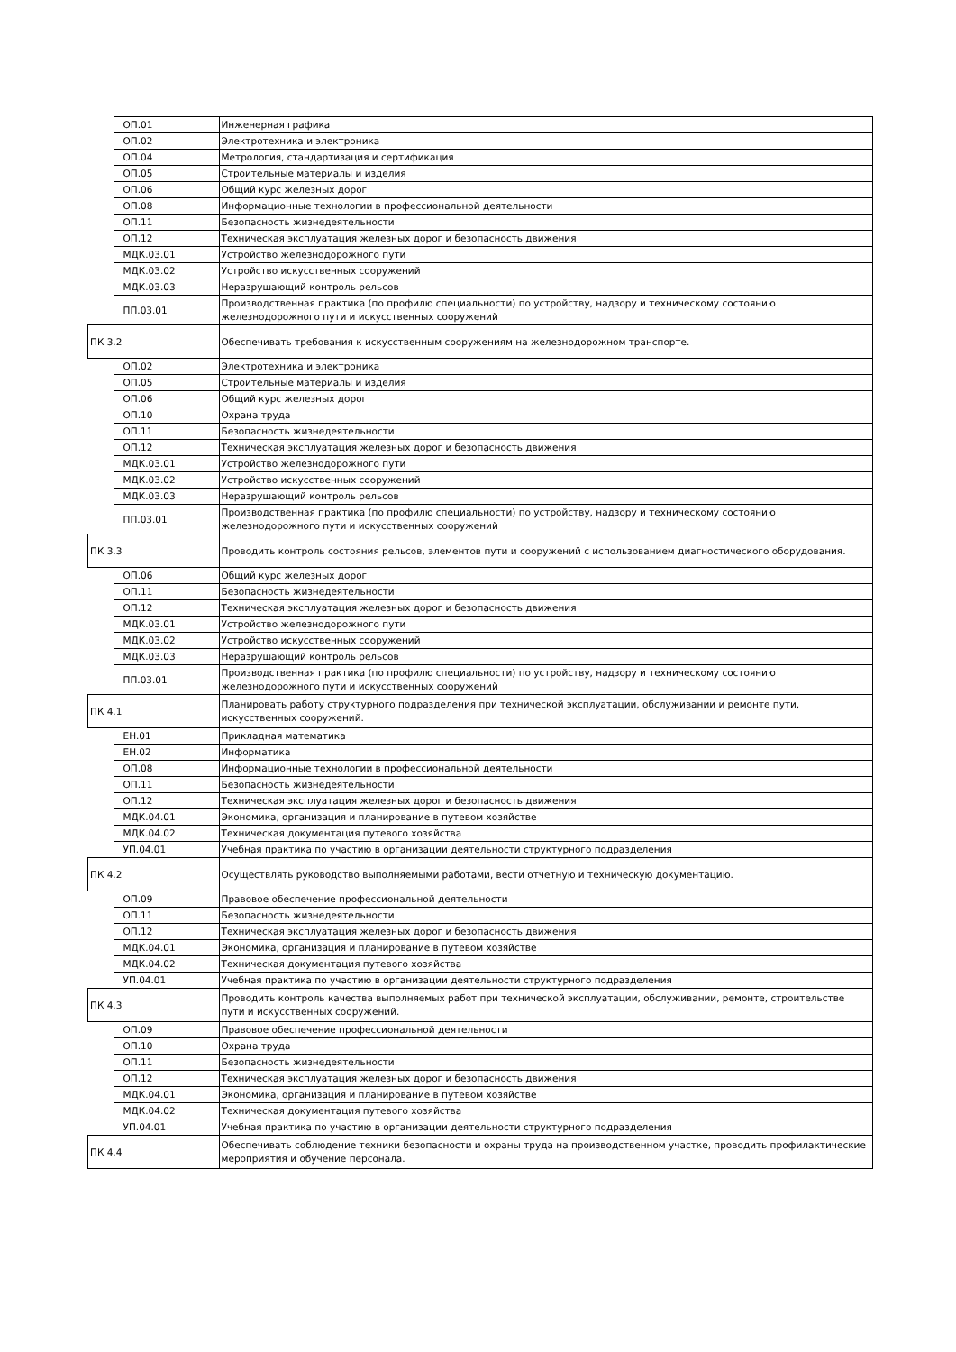| | ОП.01 | Инженерная графика |
| | ОП.02 | Электротехника и электроника |
| | ОП.04 | Метрология, стандартизация и сертификация |
| | ОП.05 | Строительные материалы и изделия |
| | ОП.06 | Общий курс железных дорог |
| | ОП.08 | Информационные технологии в профессиональной деятельности |
| | ОП.11 | Безопасность жизнедеятельности |
| | ОП.12 | Техническая эксплуатация железных дорог и безопасность движения |
| | МДК.03.01 | Устройство железнодорожного пути |
| | МДК.03.02 | Устройство искусственных сооружений |
| | МДК.03.03 | Неразрушающий контроль рельсов |
| | ПП.03.01 | Производственная практика (по профилю специальности) по устройству, надзору и техническому состоянию железнодорожного пути и искусственных сооружений |
| ПК 3.2 | | Обеспечивать требования к искусственным сооружениям на железнодорожном транспорте. |
| | ОП.02 | Электротехника и электроника |
| | ОП.05 | Строительные материалы и изделия |
| | ОП.06 | Общий курс железных дорог |
| | ОП.10 | Охрана труда |
| | ОП.11 | Безопасность жизнедеятельности |
| | ОП.12 | Техническая эксплуатация железных дорог и безопасность движения |
| | МДК.03.01 | Устройство железнодорожного пути |
| | МДК.03.02 | Устройство искусственных сооружений |
| | МДК.03.03 | Неразрушающий контроль рельсов |
| | ПП.03.01 | Производственная практика (по профилю специальности) по устройству, надзору и техническому состоянию железнодорожного пути и искусственных сооружений |
| ПК 3.3 | | Проводить контроль состояния рельсов, элементов пути и сооружений с использованием диагностического оборудования. |
| | ОП.06 | Общий курс железных дорог |
| | ОП.11 | Безопасность жизнедеятельности |
| | ОП.12 | Техническая эксплуатация железных дорог и безопасность движения |
| | МДК.03.01 | Устройство железнодорожного пути |
| | МДК.03.02 | Устройство искусственных сооружений |
| | МДК.03.03 | Неразрушающий контроль рельсов |
| | ПП.03.01 | Производственная практика (по профилю специальности) по устройству, надзору и техническому состоянию железнодорожного пути и искусственных сооружений |
| ПК 4.1 | | Планировать работу структурного подразделения при технической эксплуатации, обслуживании и ремонте пути, искусственных сооружений. |
| | ЕН.01 | Прикладная математика |
| | ЕН.02 | Информатика |
| | ОП.08 | Информационные технологии в профессиональной деятельности |
| | ОП.11 | Безопасность жизнедеятельности |
| | ОП.12 | Техническая эксплуатация железных дорог и безопасность движения |
| | МДК.04.01 | Экономика, организация и планирование в путевом хозяйстве |
| | МДК.04.02 | Техническая документация путевого хозяйства |
| | УП.04.01 | Учебная практика по участию в организации деятельности структурного подразделения |
| ПК 4.2 | | Осуществлять руководство выполняемыми работами, вести отчетную и техническую документацию. |
| | ОП.09 | Правовое обеспечение профессиональной деятельности |
| | ОП.11 | Безопасность жизнедеятельности |
| | ОП.12 | Техническая эксплуатация железных дорог и безопасность движения |
| | МДК.04.01 | Экономика, организация и планирование в путевом хозяйстве |
| | МДК.04.02 | Техническая документация путевого хозяйства |
| | УП.04.01 | Учебная практика по участию в организации деятельности структурного подразделения |
| ПК 4.3 | | Проводить контроль качества выполняемых работ при технической эксплуатации, обслуживании, ремонте, строительстве пути и искусственных сооружений. |
| | ОП.09 | Правовое обеспечение профессиональной деятельности |
| | ОП.10 | Охрана труда |
| | ОП.11 | Безопасность жизнедеятельности |
| | ОП.12 | Техническая эксплуатация железных дорог и безопасность движения |
| | МДК.04.01 | Экономика, организация и планирование в путевом хозяйстве |
| | МДК.04.02 | Техническая документация путевого хозяйства |
| | УП.04.01 | Учебная практика по участию в организации деятельности структурного подразделения |
| ПК 4.4 | | Обеспечивать соблюдение техники безопасности и охраны труда на производственном участке, проводить профилактические мероприятия и обучение персонала. |